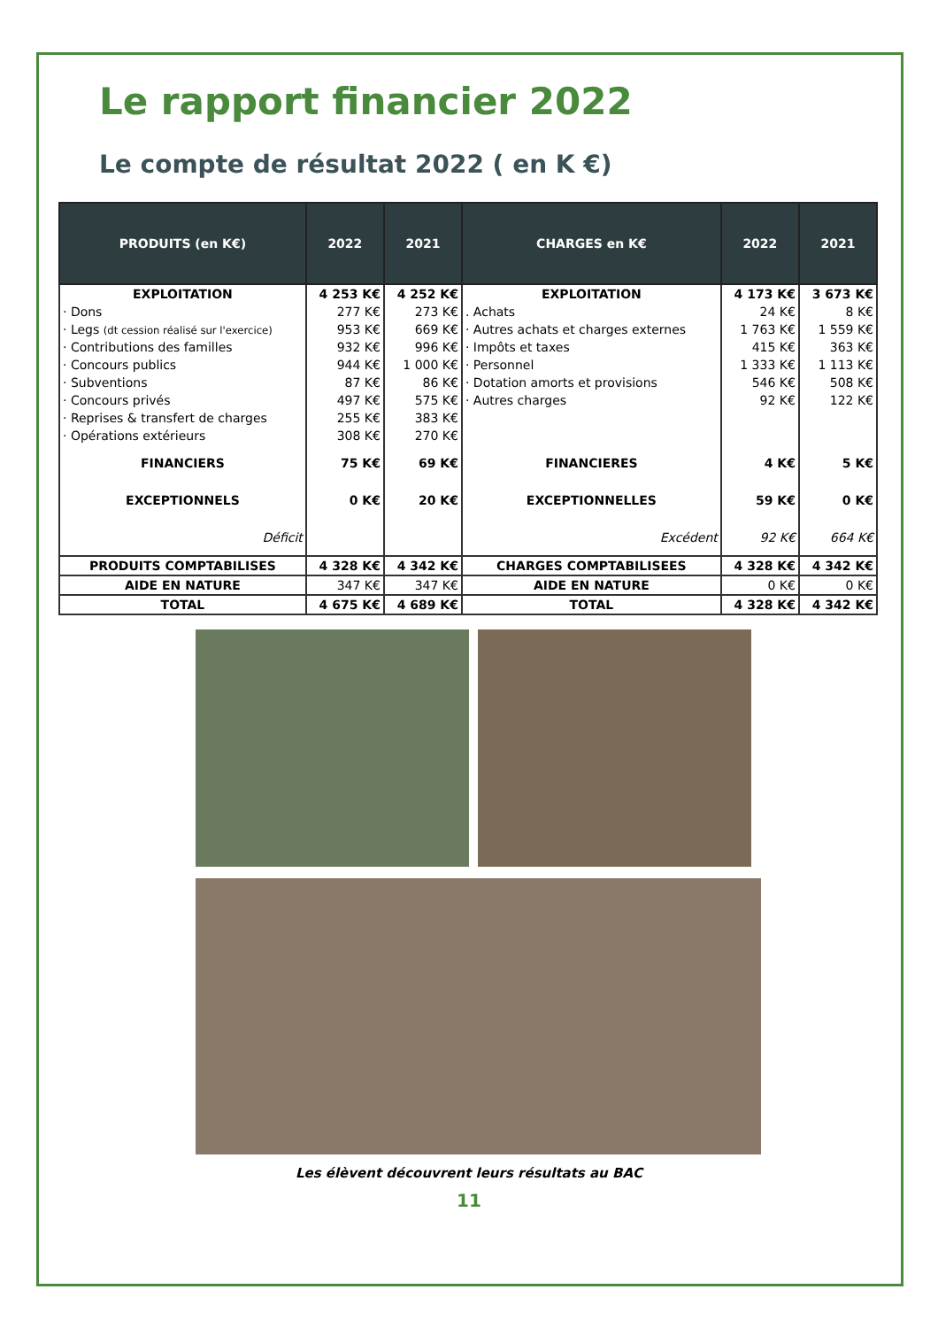Le rapport financier 2022
Le compte de résultat 2022 ( en K €)
| PRODUITS (en K€) | 2022 | 2021 | CHARGES en K€ | 2022 | 2021 |
| --- | --- | --- | --- | --- | --- |
| EXPLOITATION | 4 253 K€ | 4 252 K€ | EXPLOITATION | 4 173 K€ | 3 673 K€ |
| · Dons | 277 K€ | 273 K€ | . Achats | 24 K€ | 8 K€ |
| · Legs (dt cession réalisé sur l'exercice) | 953 K€ | 669 K€ | · Autres achats et charges externes | 1 763 K€ | 1 559 K€ |
| · Contributions des familles | 932 K€ | 996 K€ | · Impôts et taxes | 415 K€ | 363 K€ |
| · Concours publics | 944 K€ | 1 000 K€ | · Personnel | 1 333 K€ | 1 113 K€ |
| · Subventions | 87 K€ | 86 K€ | · Dotation amorts et provisions | 546 K€ | 508 K€ |
| · Concours privés | 497 K€ | 575 K€ | · Autres charges | 92 K€ | 122 K€ |
| · Reprises & transfert de charges | 255 K€ | 383 K€ | | | |
| · Opérations extérieurs | 308 K€ | 270 K€ | | | |
| FINANCIERS | 75 K€ | 69 K€ | FINANCIERES | 4 K€ | 5 K€ |
| EXCEPTIONNELS | 0 K€ | 20 K€ | EXCEPTIONNELLES | 59 K€ | 0 K€ |
| Déficit | | | Excédent | 92 K€ | 664 K€ |
| PRODUITS COMPTABILISES | 4 328 K€ | 4 342 K€ | CHARGES COMPTABILISEES | 4 328 K€ | 4 342 K€ |
| AIDE EN NATURE | 347 K€ | 347 K€ | AIDE EN NATURE | 0 K€ | 0 K€ |
| TOTAL | 4 675 K€ | 4 689 K€ | TOTAL | 4 328 K€ | 4 342 K€ |
Les élèvent découvrent leurs résultats au BAC
11